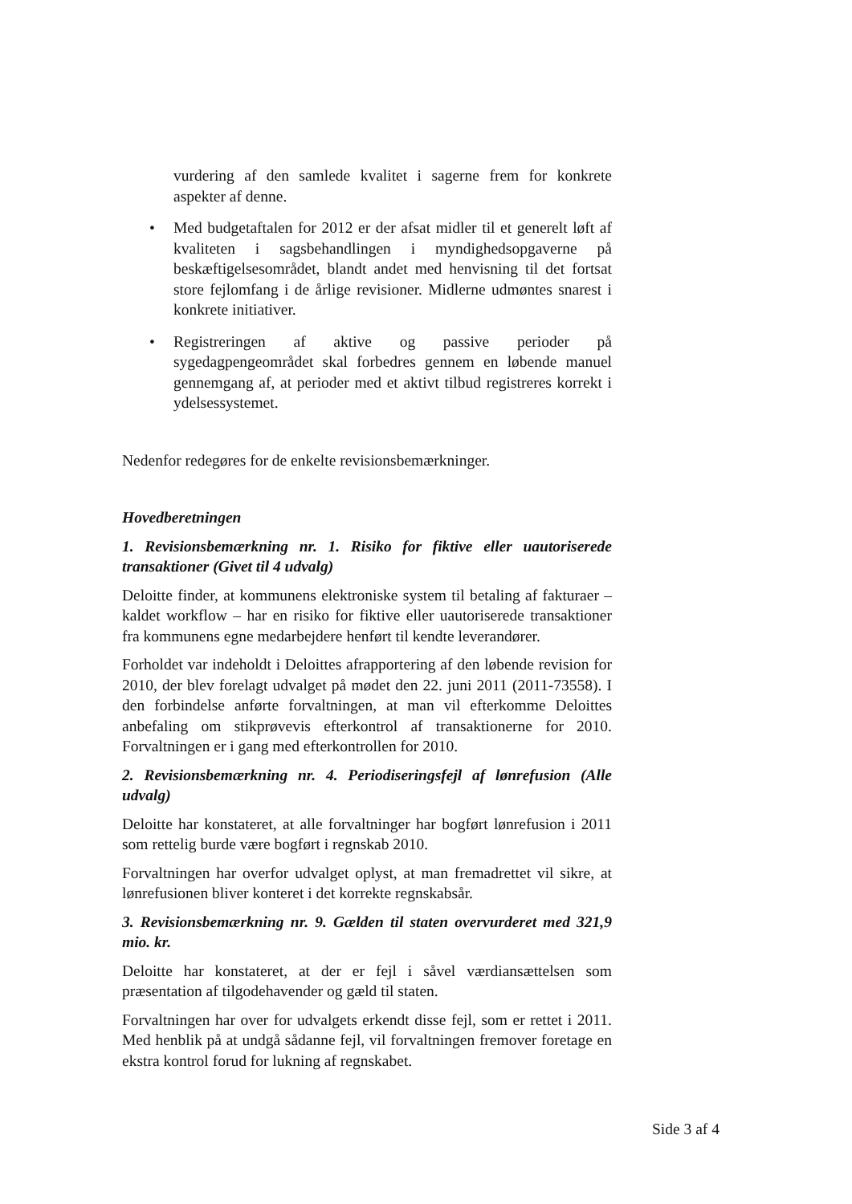vurdering af den samlede kvalitet i sagerne frem for konkrete aspekter af denne.
• Med budgetaftalen for 2012 er der afsat midler til et generelt løft af kvaliteten i sagsbehandlingen i myndighedsopgaverne på beskæftigelsesområdet, blandt andet med henvisning til det fortsat store fejlomfang i de årlige revisioner. Midlerne udmøntes snarest i konkrete initiativer.
• Registreringen af aktive og passive perioder på sygedagpengeområdet skal forbedres gennem en løbende manuel gennemgang af, at perioder med et aktivt tilbud registreres korrekt i ydelsessystemet.
Nedenfor redegøres for de enkelte revisionsbemærkninger.
Hovedberetningen
1. Revisionsbemærkning nr. 1. Risiko for fiktive eller uautoriserede transaktioner (Givet til 4 udvalg)
Deloitte finder, at kommunens elektroniske system til betaling af fakturaer – kaldet workflow – har en risiko for fiktive eller uautoriserede transaktioner fra kommunens egne medarbejdere henført til kendte leverandører.
Forholdet var indeholdt i Deloittes afrapportering af den løbende revision for 2010, der blev forelagt udvalget på mødet den 22. juni 2011 (2011-73558). I den forbindelse anførte forvaltningen, at man vil efterkomme Deloittes anbefaling om stikprøvevis efterkontrol af transaktionerne for 2010. Forvaltningen er i gang med efterkontrollen for 2010.
2. Revisionsbemærkning nr. 4. Periodiseringsfejl af lønrefusion (Alle udvalg)
Deloitte har konstateret, at alle forvaltninger har bogført lønrefusion i 2011 som rettelig burde være bogført i regnskab 2010.
Forvaltningen har overfor udvalget oplyst, at man fremadrettet vil sikre, at lønrefusionen bliver konteret i det korrekte regnskabsår.
3. Revisionsbemærkning nr. 9. Gælden til staten overvurderet med 321,9 mio. kr.
Deloitte har konstateret, at der er fejl i såvel værdiansættelsen som præsentation af tilgodehavender og gæld til staten.
Forvaltningen har over for udvalgets erkendt disse fejl, som er rettet i 2011. Med henblik på at undgå sådanne fejl, vil forvaltningen fremover foretage en ekstra kontrol forud for lukning af regnskabet.
Side 3 af 4